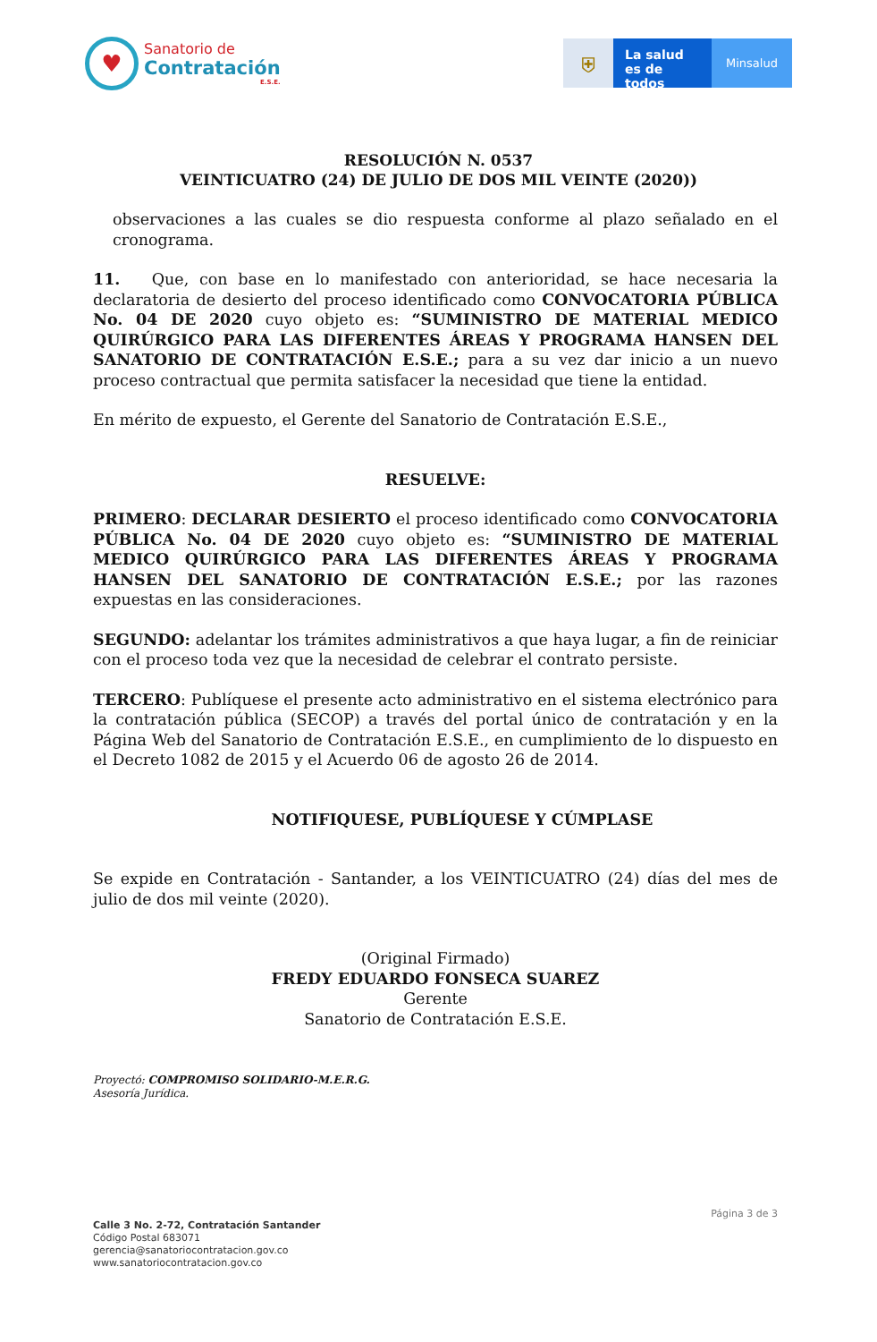♥
Sanatorio de
Contratación
E.S.E.
⛨
La salud
es de todos
Minsalud
RESOLUCIÓN N. 0537
VEINTICUATRO (24) DE JULIO DE DOS MIL VEINTE (2020))
observaciones a las cuales se dio respuesta conforme al plazo señalado en el cronograma.
11. Que, con base en lo manifestado con anterioridad, se hace necesaria la declaratoria de desierto del proceso identificado como CONVOCATORIA PÚBLICA No. 04 DE 2020 cuyo objeto es: “SUMINISTRO DE MATERIAL MEDICO QUIRÚRGICO PARA LAS DIFERENTES ÁREAS Y PROGRAMA HANSEN DEL SANATORIO DE CONTRATACIÓN E.S.E.; para a su vez dar inicio a un nuevo proceso contractual que permita satisfacer la necesidad que tiene la entidad.
En mérito de expuesto, el Gerente del Sanatorio de Contratación E.S.E.,
RESUELVE:
PRIMERO: DECLARAR DESIERTO el proceso identificado como CONVOCATORIA PÚBLICA No. 04 DE 2020 cuyo objeto es: “SUMINISTRO DE MATERIAL MEDICO QUIRÚRGICO PARA LAS DIFERENTES ÁREAS Y PROGRAMA HANSEN DEL SANATORIO DE CONTRATACIÓN E.S.E.; por las razones expuestas en las consideraciones.
SEGUNDO: adelantar los trámites administrativos a que haya lugar, a fin de reiniciar con el proceso toda vez que la necesidad de celebrar el contrato persiste.
TERCERO: Publíquese el presente acto administrativo en el sistema electrónico para la contratación pública (SECOP) a través del portal único de contratación y en la Página Web del Sanatorio de Contratación E.S.E., en cumplimiento de lo dispuesto en el Decreto 1082 de 2015 y el Acuerdo 06 de agosto 26 de 2014.
NOTIFIQUESE, PUBLÍQUESE Y CÚMPLASE
Se expide en Contratación - Santander, a los VEINTICUATRO (24) días del mes de julio de dos mil veinte (2020).
(Original Firmado)
FREDY EDUARDO FONSECA SUAREZ
Gerente
Sanatorio de Contratación E.S.E.
Proyectó: COMPROMISO SOLIDARIO-M.E.R.G.
Asesoría Jurídica.
Página 3 de 3
Calle 3 No. 2-72, Contratación Santander
Código Postal 683071
gerencia@sanatoriocontratacion.gov.co
www.sanatoriocontratacion.gov.co